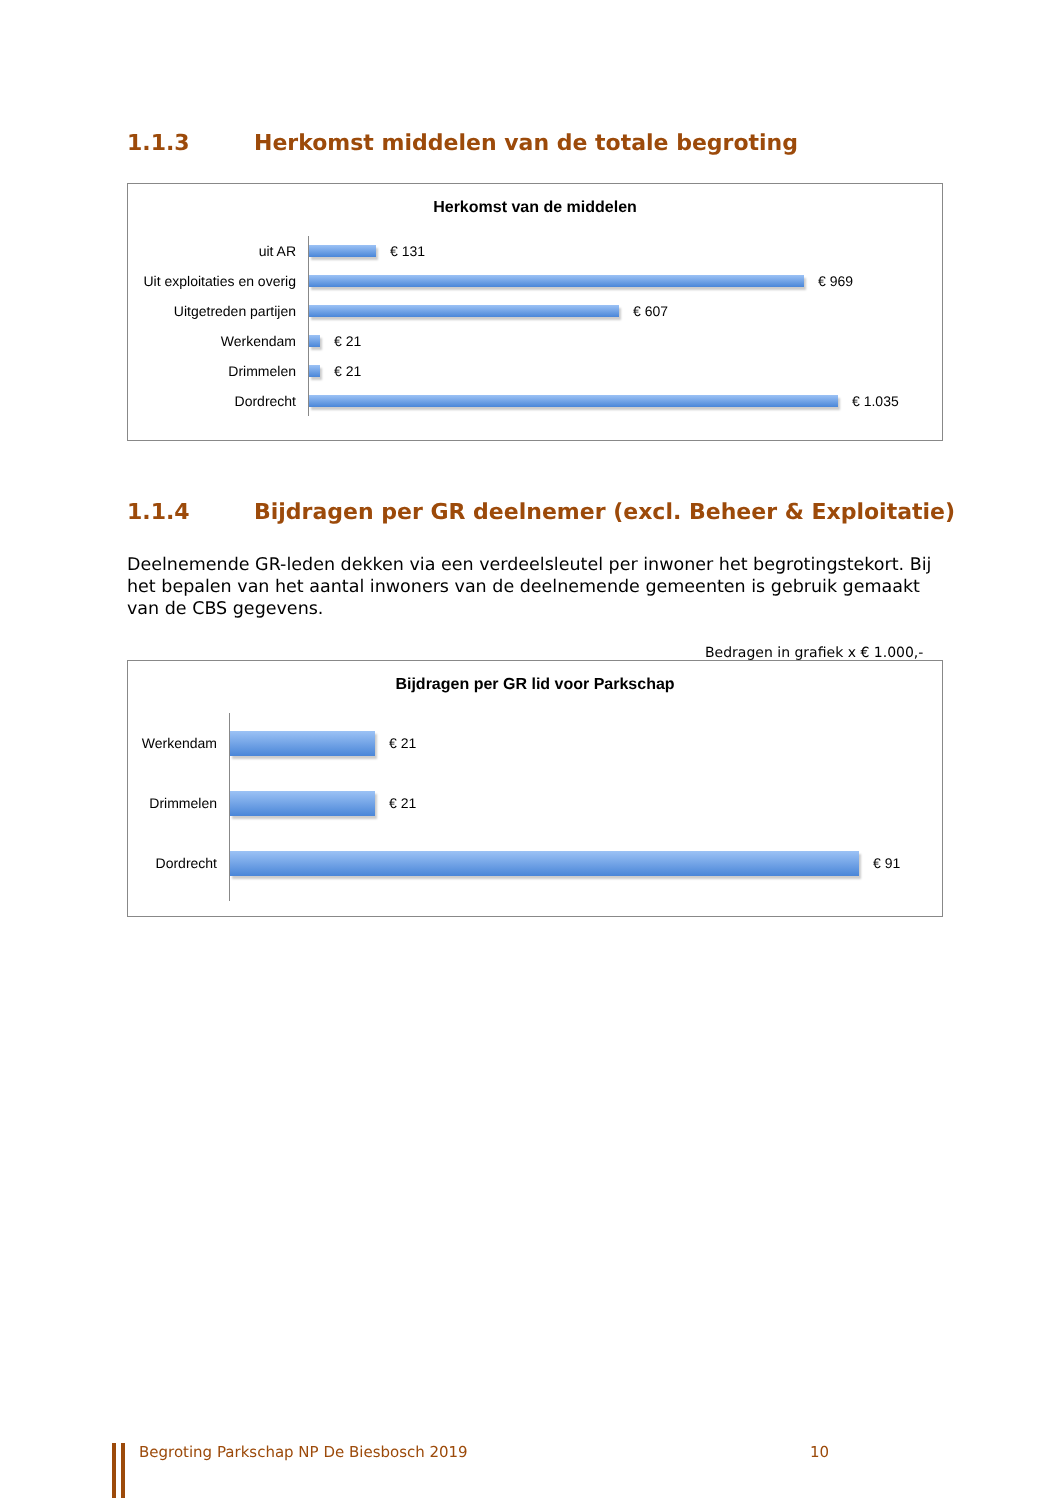1.1.3 Herkomst middelen van de totale begroting
Herkomst van de middelen
uit AR
Uit exploitaties en overig
Uitgetreden partijen
Werkendam
Drimmelen
Dordrecht
€ 131
€ 969
€ 607
€ 21
€ 21
€ 1.035
1.1.4 Bijdragen per GR deelnemer (excl. Beheer & Exploitatie)
Deelnemende GR-leden dekken via een verdeelsleutel per inwoner het begrotingstekort. Bij het bepalen van het aantal inwoners van de deelnemende gemeenten is gebruik gemaakt van de CBS gegevens.
Bedragen in grafiek x € 1.000,-
Bijdragen per GR lid voor Parkschap
Werkendam
Drimmelen
Dordrecht
€ 21
€ 21
€ 91
Begroting Parkschap NP De Biesbosch 2019 10